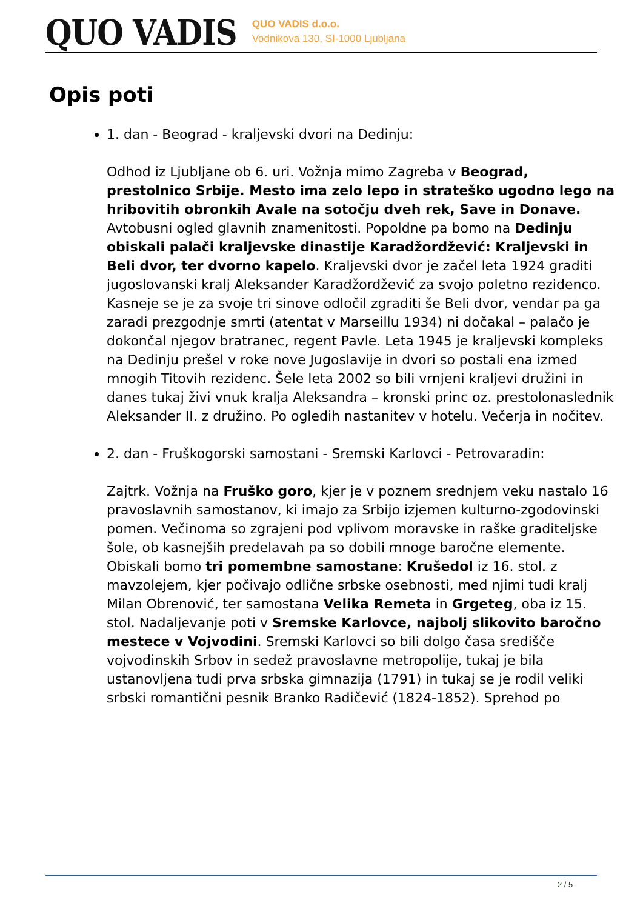QUO VADIS
QUO VADIS d.o.o.
Vodnikova 130, SI-1000 Ljubljana
Opis poti
1. dan - Beograd - kraljevski dvori na Dedinju:
Odhod iz Ljubljane ob 6. uri. Vožnja mimo Zagreba v Beograd, prestolnico Srbije. Mesto ima zelo lepo in strateško ugodno lego na hribovitih obronkih Avale na sotočju dveh rek, Save in Donave. Avtobusni ogled glavnih znamenitosti. Popoldne pa bomo na Dedinju obiskali palači kraljevske dinastije Karadžordžević: Kraljevski in Beli dvor, ter dvorno kapelo. Kraljevski dvor je začel leta 1924 graditi jugoslovanski kralj Aleksander Karadžordžević za svojo poletno rezidenco. Kasneje se je za svoje tri sinove odločil zgraditi še Beli dvor, vendar pa ga zaradi prezgodnje smrti (atentat v Marseillu 1934) ni dočakal – palačo je dokončal njegov bratranec, regent Pavle. Leta 1945 je kraljevski kompleks na Dedinju prešel v roke nove Jugoslavije in dvori so postali ena izmed mnogih Titovih rezidenc. Šele leta 2002 so bili vrnjeni kraljevi družini in danes tukaj živi vnuk kralja Aleksandra – kronski princ oz. prestolonaslednik Aleksander II. z družino. Po ogledih nastanitev v hotelu. Večerja in nočitev.
2. dan - Fruškogorski samostani - Sremski Karlovci - Petrovaradin:
Zajtrk. Vožnja na Fruško goro, kjer je v poznem srednjem veku nastalo 16 pravoslavnih samostanov, ki imajo za Srbijo izjemen kulturno-zgodovinski pomen. Večinoma so zgrajeni pod vplivom moravske in raške graditeljske šole, ob kasnejših predelavah pa so dobili mnoge baročne elemente. Obiskali bomo tri pomembne samostane: Krušedol iz 16. stol. z mavzolejem, kjer počivajo odlične srbske osebnosti, med njimi tudi kralj Milan Obrenović, ter samostana Velika Remeta in Grgeteg, oba iz 15. stol. Nadaljevanje poti v Sremske Karlovce, najbolj slikovito baročno mestece v Vojvodini. Sremski Karlovci so bili dolgo časa središče vojvodinskih Srbov in sedež pravoslavne metropolije, tukaj je bila ustanovljena tudi prva srbska gimnazija (1791) in tukaj se je rodil veliki srbski romantični pesnik Branko Radičević (1824-1852). Sprehod po
2 / 5